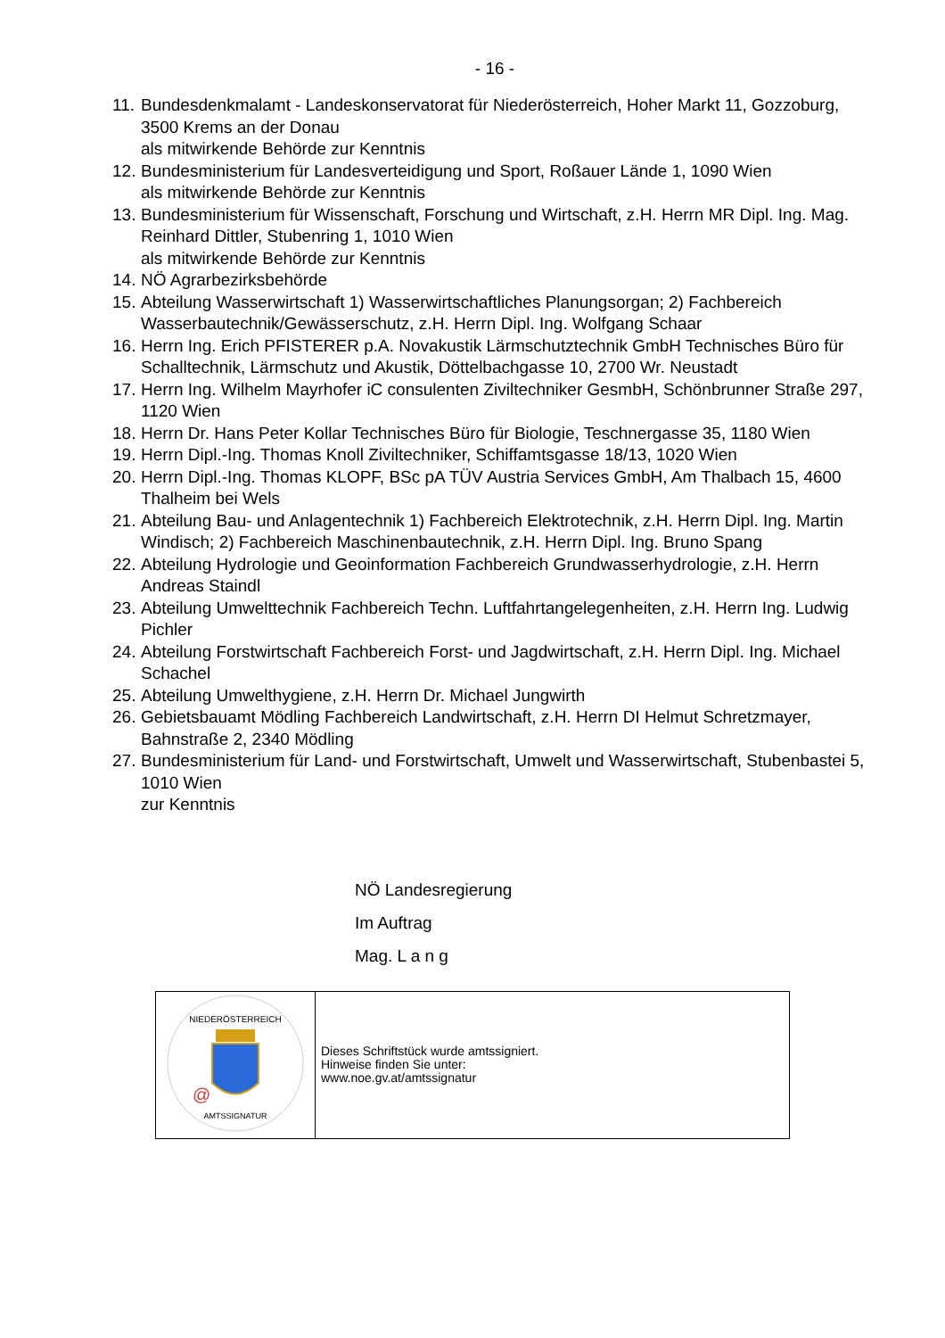- 16 -
11. Bundesdenkmalamt - Landeskonservatorat für Niederösterreich, Hoher Markt 11, Gozzoburg, 3500 Krems an der Donau
als mitwirkende Behörde zur Kenntnis
12. Bundesministerium für Landesverteidigung und Sport, Roßauer Lände 1, 1090 Wien
als mitwirkende Behörde zur Kenntnis
13. Bundesministerium für Wissenschaft, Forschung und Wirtschaft, z.H. Herrn MR Dipl. Ing. Mag. Reinhard Dittler, Stubenring 1, 1010 Wien
als mitwirkende Behörde zur Kenntnis
14. NÖ Agrarbezirksbehörde
15. Abteilung Wasserwirtschaft 1) Wasserwirtschaftliches Planungsorgan; 2) Fachbereich Wasserbautechnik/Gewässerschutz, z.H. Herrn Dipl. Ing. Wolfgang Schaar
16. Herrn Ing. Erich PFISTERER p.A. Novakustik Lärmschutztechnik GmbH Technisches Büro für Schalltechnik, Lärmschutz und Akustik, Döttelbachgasse 10, 2700 Wr. Neustadt
17. Herrn Ing. Wilhelm Mayrhofer iC consulenten Ziviltechniker GesmbH, Schönbrunner Straße 297, 1120 Wien
18. Herrn Dr. Hans Peter Kollar Technisches Büro für Biologie, Teschnergasse 35, 1180 Wien
19. Herrn Dipl.-Ing. Thomas Knoll Ziviltechniker, Schiffamtsgasse 18/13, 1020 Wien
20. Herrn Dipl.-Ing. Thomas KLOPF, BSc pA TÜV Austria Services GmbH, Am Thalbach 15, 4600 Thalheim bei Wels
21. Abteilung Bau- und Anlagentechnik 1) Fachbereich Elektrotechnik, z.H. Herrn Dipl. Ing. Martin Windisch; 2) Fachbereich Maschinenbautechnik, z.H. Herrn Dipl. Ing. Bruno Spang
22. Abteilung Hydrologie und Geoinformation Fachbereich Grundwasserhydrologie, z.H. Herrn Andreas Staindl
23. Abteilung Umwelttechnik Fachbereich Techn. Luftfahrtangelegenheiten, z.H. Herrn Ing. Ludwig Pichler
24. Abteilung Forstwirtschaft Fachbereich Forst- und Jagdwirtschaft, z.H. Herrn Dipl. Ing. Michael Schachel
25. Abteilung Umwelthygiene, z.H. Herrn Dr. Michael Jungwirth
26. Gebietsbauamt Mödling Fachbereich Landwirtschaft, z.H. Herrn DI Helmut Schretzmayer, Bahnstraße 2, 2340 Mödling
27. Bundesministerium für Land- und Forstwirtschaft, Umwelt und Wasserwirtschaft, Stubenbastei 5, 1010 Wien
zur Kenntnis
NÖ Landesregierung
Im Auftrag
Mag. L a n g
| NIEDERÖSTERREICH @ AMTSSIGNATUR | Dieses Schriftstück wurde amtssigniert. Hinweise finden Sie unter: www.noe.gv.at/amtssignatur |